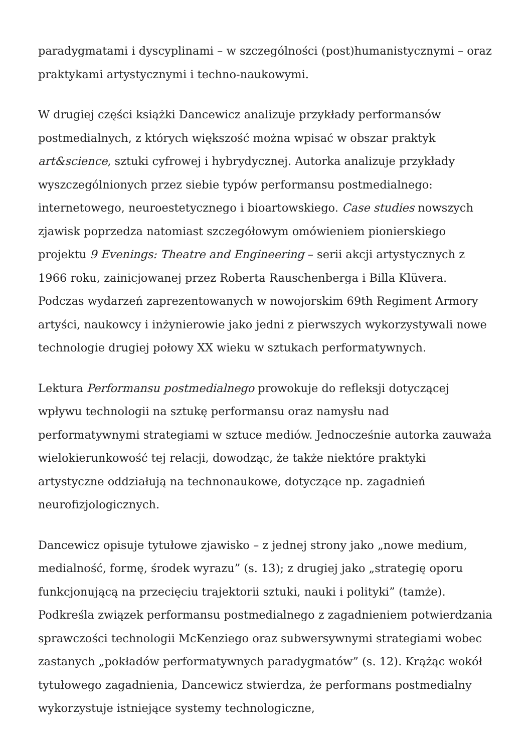paradygmatami i dyscyplinami – w szczególności (post)humanistycznymi – oraz praktykami artystycznymi i techno-naukowymi.
W drugiej części książki Dancewicz analizuje przykłady performansów postmedialnych, z których większość można wpisać w obszar praktyk art&science, sztuki cyfrowej i hybrydycznej. Autorka analizuje przykłady wyszczególnionych przez siebie typów performansu postmedialnego: internetowego, neuroestetycznego i bioartowskiego. Case studies nowszych zjawisk poprzedza natomiast szczegółowym omówieniem pionierskiego projektu 9 Evenings: Theatre and Engineering – serii akcji artystycznych z 1966 roku, zainicjowanej przez Roberta Rauschenberga i Billa Klüvera. Podczas wydarzeń zaprezentowanych w nowojorskim 69th Regiment Armory artyści, naukowcy i inżynierowie jako jedni z pierwszych wykorzystywali nowe technologie drugiej połowy XX wieku w sztukach performatywnych.
Lektura Performansu postmedialnego prowokuje do refleksji dotyczącej wpływu technologii na sztukę performansu oraz namysłu nad performatywnymi strategiami w sztuce mediów. Jednocześnie autorka zauważa wielokierunkowość tej relacji, dowodząc, że także niektóre praktyki artystyczne oddziałują na technonaukowe, dotyczące np. zagadnień neurofizjologicznych.
Dancewicz opisuje tytułowe zjawisko – z jednej strony jako „nowe medium, medialność, formę, środek wyrazu” (s. 13); z drugiej jako „strategię oporu funkcjonującą na przecięciu trajektorii sztuki, nauki i polityki” (tamże). Podkreśla związek performansu postmedialnego z zagadnieniem potwierdzania sprawczości technologii McKenziego oraz subwersywnymi strategiami wobec zastanych „pokładów performatywnych paradygmatów” (s. 12). Krążąc wokół tytułowego zagadnienia, Dancewicz stwierdza, że performans postmedialny wykorzystuje istniejące systemy technologiczne,